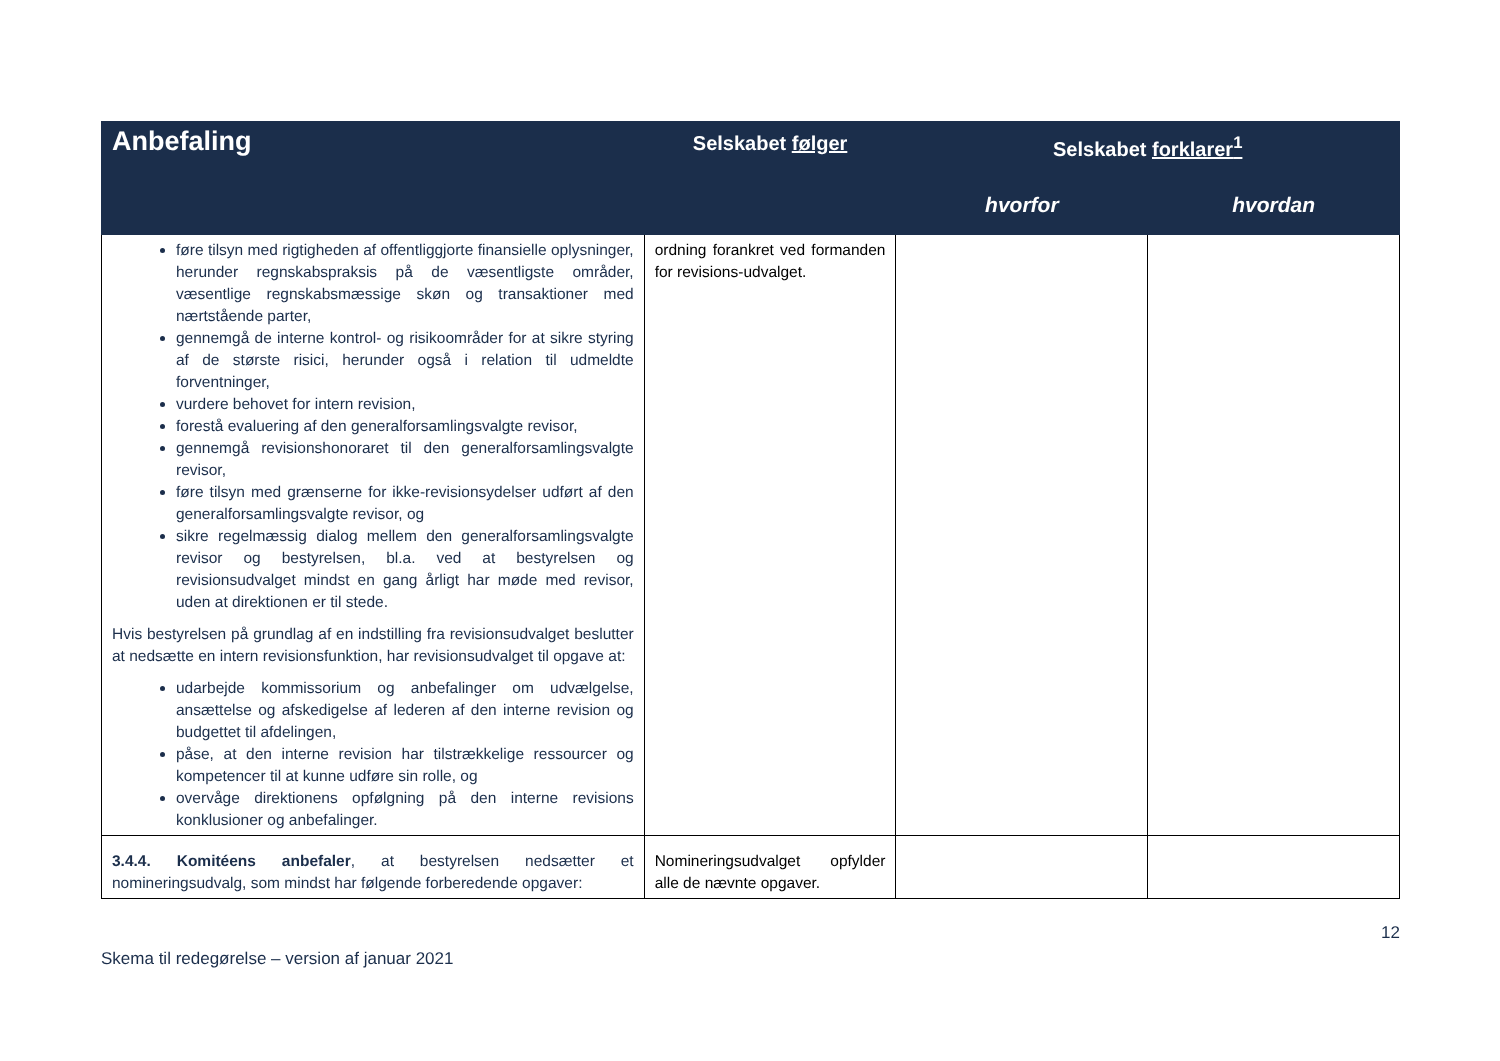| Anbefaling | Selskabet følger | Selskabet forklarer<sup>1</sup> | |
| --- | --- | --- | --- |
| | | hvorfor | hvordan |
| føre tilsyn med rigtigheden af offentliggjorte finansielle oplysninger, herunder regnskabspraksis på de væsentligste områder, væsentlige regnskabsmæssige skøn og transaktioner med nærtstående parter, gennemgå de interne kontrol- og risikoområder for at sikre styring af de største risici, herunder også i relation til udmeldte forventninger, vurdere behovet for intern revision, forestå evaluering af den generalforsamlingsvalgte revisor, gennemgå revisionshonoraret til den generalforsamlingsvalgte revisor, føre tilsyn med grænserne for ikke-revisionsydelser udført af den generalforsamlingsvalgte revisor, og sikre regelmæssig dialog mellem den generalforsamlingsvalgte revisor og bestyrelsen, bl.a. ved at bestyrelsen og revisionsudvalget mindst en gang årligt har møde med revisor, uden at direktionen er til stede. Hvis bestyrelsen på grundlag af en indstilling fra revisionsudvalget beslutter at nedsætte en intern revisionsfunktion, har revisionsudvalget til opgave at: udarbejde kommissorium og anbefalinger om udvælgelse, ansættelse og afskedigelse af lederen af den interne revision og budgettet til afdelingen, påse, at den interne revision har tilstrækkelige ressourcer og kompetencer til at kunne udføre sin rolle, og overvåge direktionens opfølgning på den interne revisions konklusioner og anbefalinger. | ordning forankret ved formanden for revisions-udvalget. | | |
| 3.4.4. Komitéens anbefaler , at bestyrelsen nedsætter et nomineringsudvalg, som mindst har følgende forberedende opgaver: | Nomineringsudvalget opfylder alle de nævnte opgaver. | | |
12
Skema til redegørelse – version af januar 2021